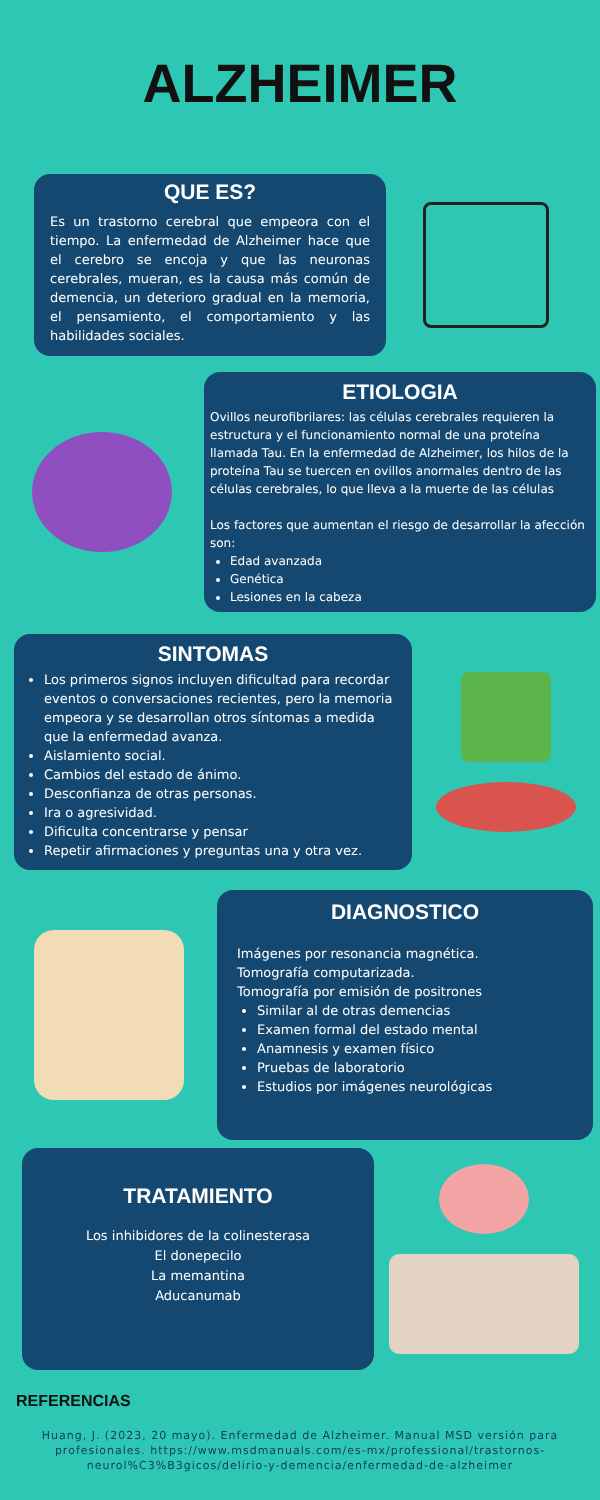ALZHEIMER
QUE ES?
Es un trastorno cerebral que empeora con el tiempo. La enfermedad de Alzheimer hace que el cerebro se encoja y que las neuronas cerebrales, mueran, es la causa más común de demencia, un deterioro gradual en la memoria, el pensamiento, el comportamiento y las habilidades sociales.
ETIOLOGIA
Ovillos neurofibrilares: las células cerebrales requieren la estructura y el funcionamiento normal de una proteína llamada Tau. En la enfermedad de Alzheimer, los hilos de la proteína Tau se tuercen en ovillos anormales dentro de las células cerebrales, lo que lleva a la muerte de las células
Los factores que aumentan el riesgo de desarrollar la afección son:
Edad avanzada
Genética
Lesiones en la cabeza
SINTOMAS
Los primeros signos incluyen dificultad para recordar eventos o conversaciones recientes, pero la memoria empeora y se desarrollan otros síntomas a medida que la enfermedad avanza.
Aislamiento social.
Cambios del estado de ánimo.
Desconfianza de otras personas.
Ira o agresividad.
Dificulta concentrarse y pensar
Repetir afirmaciones y preguntas una y otra vez.
DIAGNOSTICO
Imágenes por resonancia magnética.
Tomografía computarizada.
Tomografía por emisión de positrones
Similar al de otras demencias
Examen formal del estado mental
Anamnesis y examen físico
Pruebas de laboratorio
Estudios por imágenes neurológicas
TRATAMIENTO
Los inhibidores de la colinesterasa
El donepecilo
La memantina
Aducanumab
REFERENCIAS
Huang, J. (2023, 20 mayo). Enfermedad de Alzheimer. Manual MSD versión para profesionales. https://www.msdmanuals.com/es-mx/professional/trastornos-neurol%C3%B3gicos/delirio-y-demencia/enfermedad-de-alzheimer